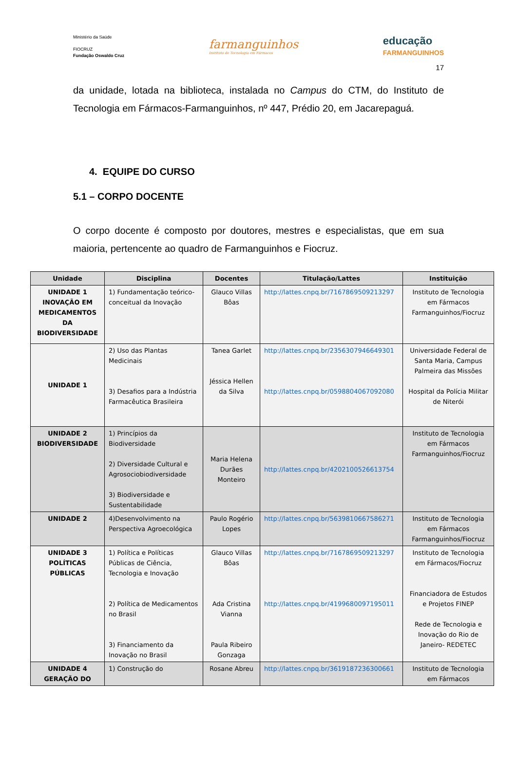Ministério da Saúde
FIOCRUZ
Fundação Oswaldo Cruz
farmanguinhos
Instituto de Tecnologia em Fármacos
educação
FARMANGUINHOS
17
da unidade, lotada na biblioteca, instalada no Campus do CTM, do Instituto de Tecnologia em Fármacos-Farmanguinhos, nº 447, Prédio 20, em Jacarepaguá.
4. EQUIPE DO CURSO
5.1 – CORPO DOCENTE
O corpo docente é composto por doutores, mestres e especialistas, que em sua maioria, pertencente ao quadro de Farmanguinhos e Fiocruz.
| Unidade | Disciplina | Docentes | Titulação/Lattes | Instituição |
| --- | --- | --- | --- | --- |
| UNIDADE 1 INOVAÇÃO EM MEDICAMENTOS DA BIODIVERSIDADE | 1) Fundamentação teórico-conceitual da Inovação | Glauco Villas Bôas | http://lattes.cnpq.br/7167869509213297 | Instituto de Tecnologia em Fármacos Farmanguinhos/Fiocruz |
| UNIDADE 1 | 2) Uso das Plantas Medicinais 3) Desafios para a Indústria Farmacêutica Brasileira | Tanea Garlet Jéssica Hellen da Silva | http://lattes.cnpq.br/2356307946649301 http://lattes.cnpq.br/0598804067092080 | Universidade Federal de Santa Maria, Campus Palmeira das Missões Hospital da Polícia Militar de Niterói |
| UNIDADE 2 BIODIVERSIDADE | 1) Princípios da Biodiversidade 2) Diversidade Cultural e Agrosociobiodiversidade 3) Biodiversidade e Sustentabilidade | Maria Helena Durães Monteiro | http://lattes.cnpq.br/4202100526613754 | Instituto de Tecnologia em Fármacos Farmanguinhos/Fiocruz |
| UNIDADE 2 | 4)Desenvolvimento na Perspectiva Agroecológica | Paulo Rogério Lopes | http://lattes.cnpq.br/5639810667586271 | Instituto de Tecnologia em Fármacos Farmanguinhos/Fiocruz |
| UNIDADE 3 POLÍTICAS PÚBLICAS | 1) Política e Políticas Públicas de Ciência, Tecnologia e Inovação 2) Política de Medicamentos no Brasil 3) Financiamento da Inovação no Brasil | Glauco Villas Bôas Ada Cristina Vianna Paula Ribeiro Gonzaga | http://lattes.cnpq.br/7167869509213297 http://lattes.cnpq.br/4199680097195011 | Instituto de Tecnologia em Fármacos/Fiocruz Financiadora de Estudos e Projetos FINEP Rede de Tecnologia e Inovação do Rio de Janeiro- REDETEC |
| UNIDADE 4 GERAÇÃO DO | 1) Construção do | Rosane Abreu | http://lattes.cnpq.br/3619187236300661 | Instituto de Tecnologia em Fármacos |